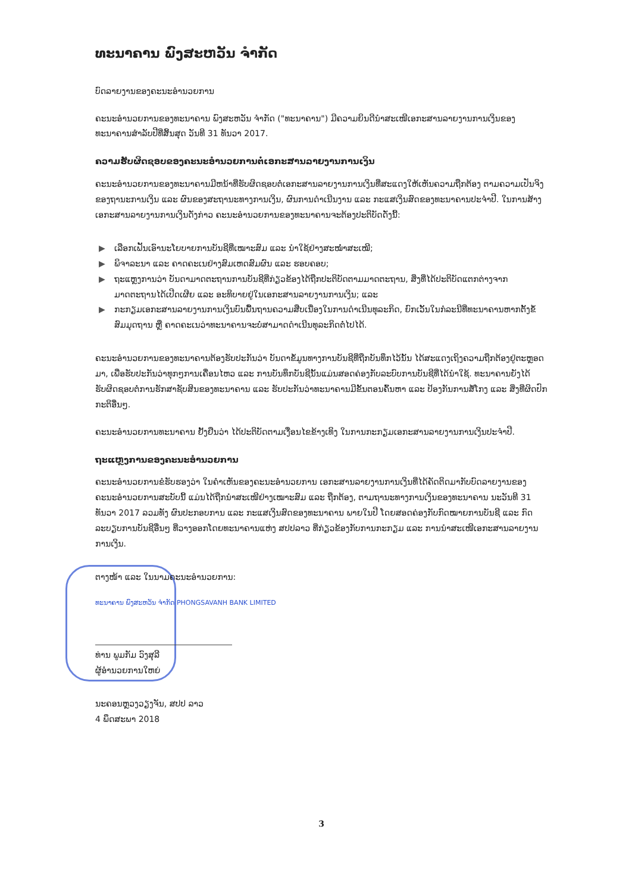ທະນາຄານ ພົງສະຫວັນ ຈຳກັດ
ບົດລາຍງານຂອງຄະນະອຳນວຍການ
ຄະນະອຳນວຍການຂອງທະນາຄານ ພົງສະຫວັນ ຈຳກັດ ("ທະນາຄານ") ມີຄວາມຍິນດີນຳສະເໜີເອກະສານລາຍງານການເງິນຂອງທະນາຄານສຳລັບປີທີ່ສິ້ນສຸດ ວັນທີ 31 ທັນວາ 2017.
ຄວາມຮັບຜິດຊອບຂອງຄະນະອຳນວຍການຕໍ່ເອກະສານລາຍງານການເງິນ
ຄະນະອຳນວຍການຂອງທະນາຄານມີຫນ້າທີ່ຮັບຜິດຊອບຕໍ່ເອກະສານລາຍງານການເງິນທີ່ສະແດງໃຫ້ເຫັນຄວາມຖືກຕ້ອງ ຕາມຄວາມເປັນຈິງຂອງຖານະການເງິນ ແລະ ຜົນຂອງສະຖານະທາງການເງິນ, ຜົນການດຳເນີນງານ ແລະ ກະແສເງິນສົດຂອງທະນາຄານປະຈຳປີ. ໃນການສ້າງເອກະສານລາຍງານການເງິນດັ່ງກ່າວ ຄະນະອຳນວຍການຂອງທະນາຄານຈະຕ້ອງປະຕິບັດດັ່ງນີ້:
▶ ເລືອກເຟັ້ນເອົານະໂຍບາຍການບັນຊີທີ່ເໝາະສົມ ແລະ ນຳໃຊ້ຢ່າງສະໝ່ຳສະເໝີ;
▶ ພິຈາລະນາ ແລະ ຄາດຄະເນຢ່າງສົມເຫດສົມຜົນ ແລະ ຮອບຄອບ;
▶ ຖະແຫຼງການວ່າ ບັນດາມາດຕະຖານການບັນຊີທີ່ກ່ຽວຂ້ອງໄດ້ຖືກປະຕິບັດຕາມມາດຕະຖານ, ສິ່ງທີ່ໄດ້ປະຕິບັດແຕກຕ່າງຈາກມາດຕະຖານໄດ້ເປີດເຜີຍ ແລະ ອະທິບາຍຢູ່ໃນເອກະສານລາຍງານການເງິນ; ແລະ
▶ ກະກຽມເອກະສານລາຍງານການເງິນບົນພື້ນຖານຄວາມສືບເນື່ອງໃນການດຳເນີນທຸລະກິດ, ຍົກເວັ້ນໃນກໍລະນີທີ່ທະນາຄານຫາກຕັ້ງຂໍ້ສົມມຸດຖານ ຫຼື ຄາດຄະເນວ່າທະນາຄານຈະບໍ່ສາມາດດຳເນີນທຸລະກິດຕໍ່ໄປໄດ້.
ຄະນະອຳນວຍການຂອງທະນາຄານຕ້ອງຮັບປະກັນວ່າ ບັນດາຂໍ້ມູນທາງການບັນຊີທີ່ຖືກບັນທຶກໄວ້ນັ້ນ ໄດ້ສະແດງເຖິງຄວາມຖືກຕ້ອງຢູ່ຕະຫຼອດມາ, ເພື່ອຮັບປະກັນວ່າທຸກໆການເຄື່ອນໄຫວ ແລະ ການບັນທຶກບັນຊີນັ້ນແມ່ນສອດຄ່ອງກັບລະບົບການບັນຊີທີ່ໄດ້ນຳໃຊ້. ທະນາຄານຍັງໄດ້ຮັບຜິດຊອບຕໍ່ການຮັກສາຊັບສິນຂອງທະນາຄານ ແລະ ຮັບປະກັນວ່າທະນາຄານມີຂັ້ນຕອນຄົ້ນຫາ ແລະ ປ້ອງກັນການສໍ້ໂກງ ແລະ ສິ່ງທີ່ຜິດປົກກະຕິອື່ນໆ.
ຄະນະອຳນວຍການທະນາຄານ ຢັ້ງຢືນວ່າ ໄດ້ປະຕິບັດຕາມເງື່ອນໄຂຂ້າງເທິງ ໃນການກະກຽມເອກະສານລາຍງານການເງິນປະຈຳປີ.
ຖະແຫຼງການຂອງຄະນະອຳນວຍການ
ຄະນະອຳນວຍການຂໍຮັບຮອງວ່າ ໃນຄຳເຫັນຂອງຄະນະອຳນວຍການ ເອກະສານລາຍງານການເງິນທີ່ໄດ້ຄັດຕິດມາກັບບົດລາຍງານຂອງຄະນະອຳນວຍການສະບັບນີ້ ແມ່ນໄດ້ຖືກນຳສະເໜີຢ່າງເໝາະສົມ ແລະ ຖືກຕ້ອງ, ຕາມຖານະທາງການເງິນຂອງທະນາຄານ ນະວັນທີ 31 ທັນວາ 2017 ລວມທັງ ຜົນປະກອບການ ແລະ ກະແສເງິນສົດຂອງທະນາຄານ ພາຍໃນປີ ໂດຍສອດຄ່ອງກັບກົດໝາຍການບັນຊີ ແລະ ກົດລະບຽບການບັນຊີອື່ນໆ ທີ່ວາງອອກໂດຍທະນາຄານແຫ່ງ ສປປລາວ ທີ່ກ່ຽວຂ້ອງກັບການກະກຽມ ແລະ ການນຳສະເໜີເອກະສານລາຍງານການເງິນ.
ຕາງໜ້າ ແລະ ໃນນາມຄະນະອຳນວຍການ:
ທະນາຄານ ພົງສະຫວັນ ຈຳກັດ PHONGSAVANH BANK LIMITED
ທ່ານ ພູມກັມ ວົງສຸລີ
ຜູ້ອຳນວຍການໃຫຍ່
ນະຄອນຫຼວງວຽງຈັນ, ສປປ ລາວ
4 ພຶດສະພາ 2018
3